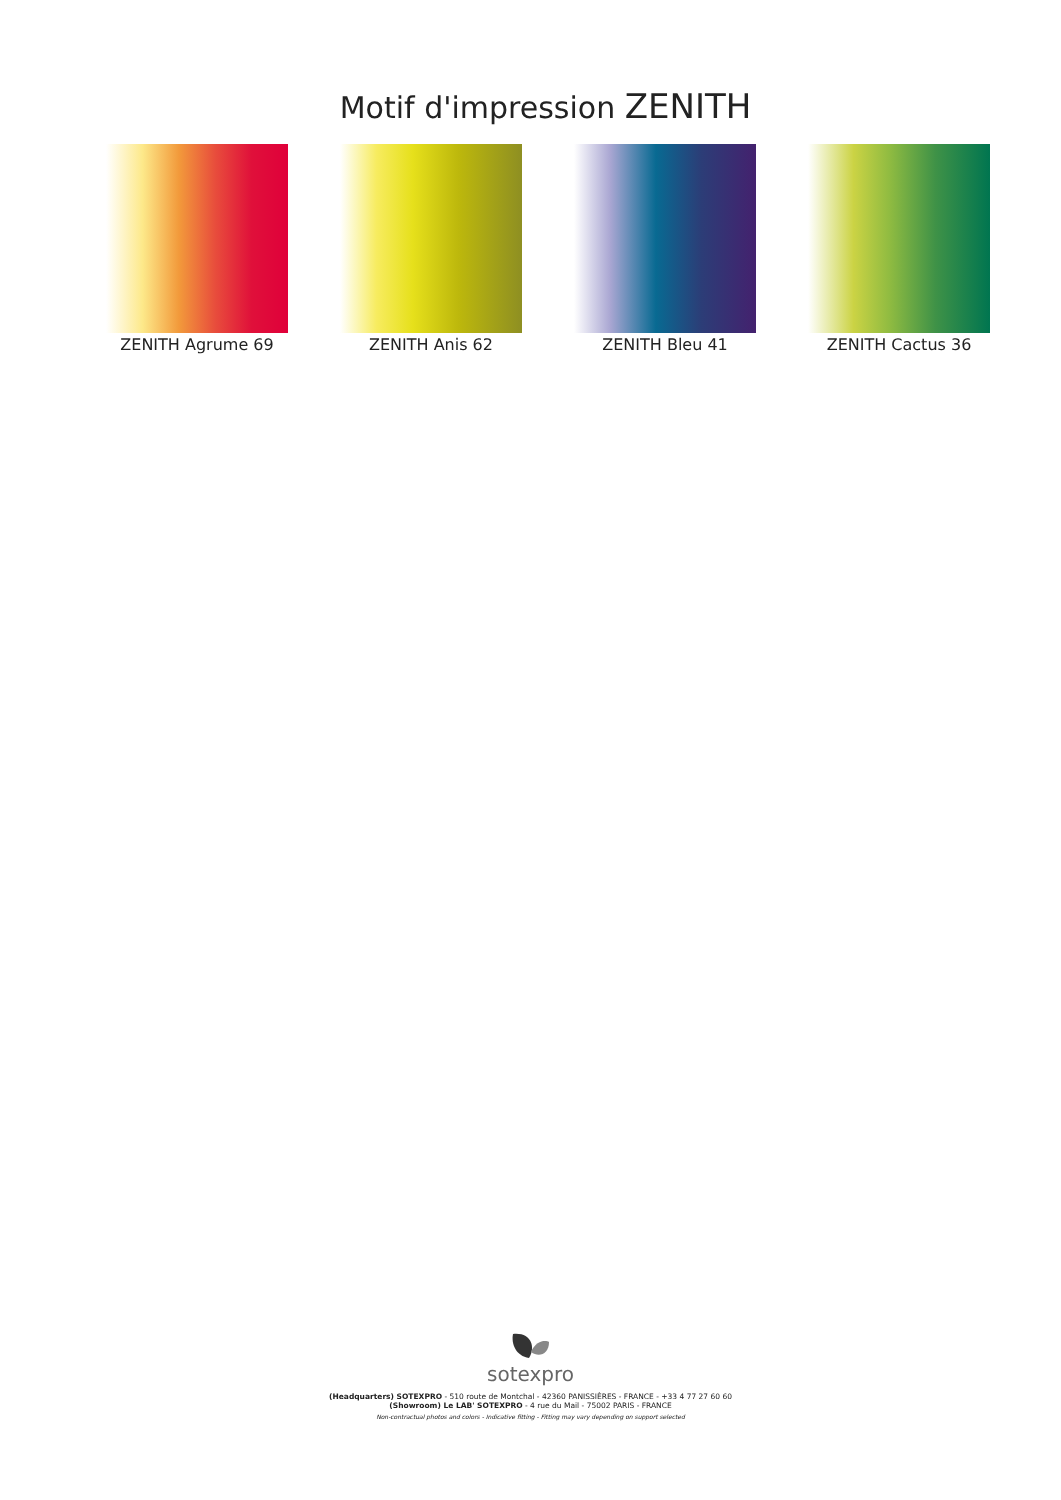Motif d'impression ZENITH
ZENITH Agrume 69 ZENITH Anis 62 ZENITH Bleu 41 ZENITH Cactus 36
sotexpro
(Headquarters) SOTEXPRO - 510 route de Montchal - 42360 PANISSIÈRES - FRANCE - +33 4 77 27 60 60
(Showroom) Le LAB' SOTEXPRO - 4 rue du Mail - 75002 PARIS - FRANCE
Non-contractual photos and colors - Indicative fitting - Fitting may vary depending on support selected